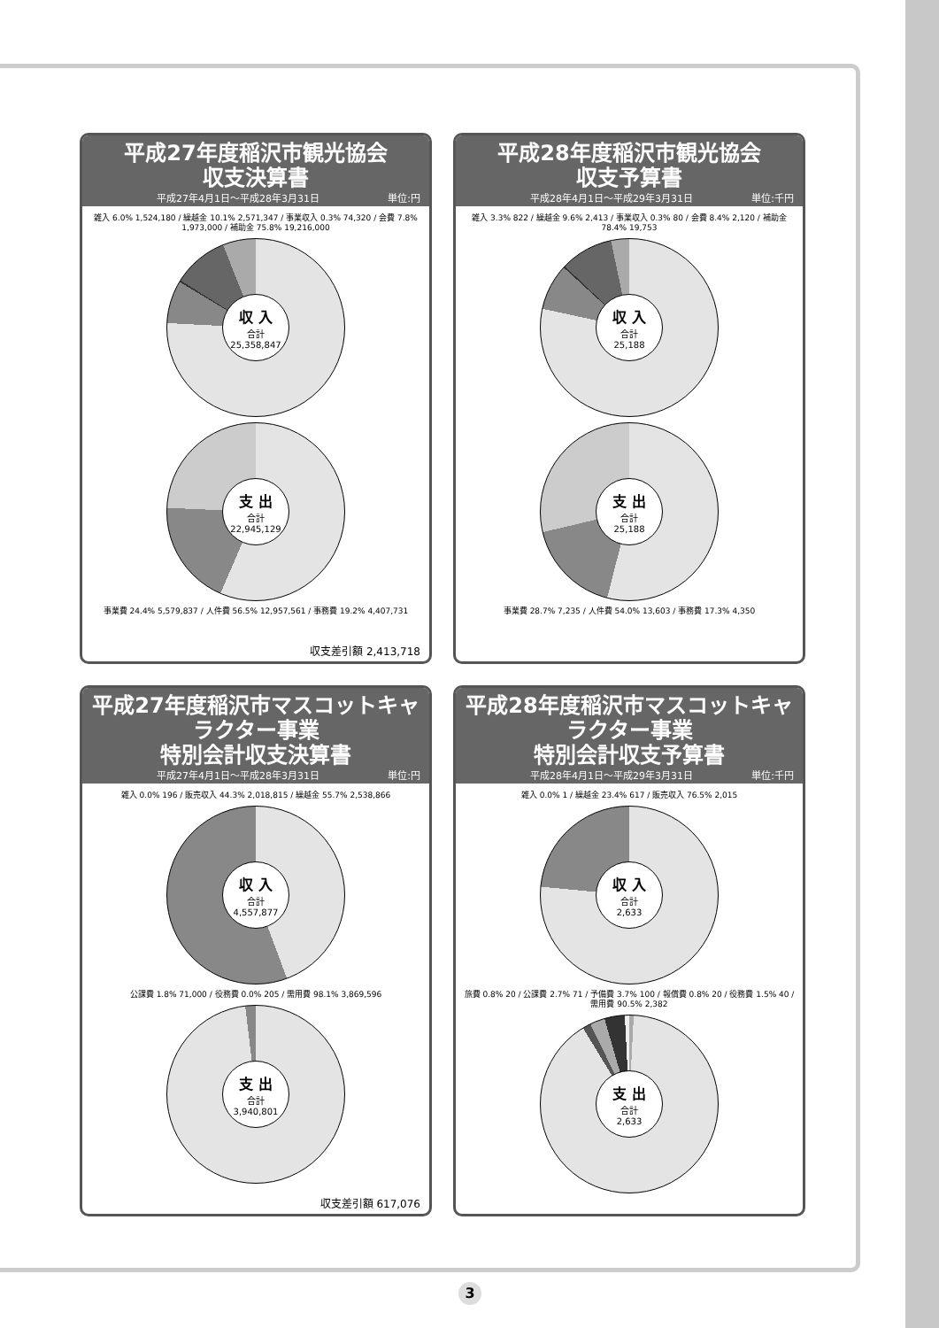平成27年度稲沢市観光協会
収支決算書
平成27年4月1日～平成28年3月31日 単位:円
雑入 6.0% 1,524,180 / 繰越金 10.1% 2,571,347 / 事業収入 0.3% 74,320 / 会費 7.8% 1,973,000 / 補助金 75.8% 19,216,000
収 入
合計
25,358,847
支 出
合計
22,945,129
事業費 24.4% 5,579,837 / 人件費 56.5% 12,957,561 / 事務費 19.2% 4,407,731
収支差引額 2,413,718
平成28年度稲沢市観光協会
収支予算書
平成28年4月1日～平成29年3月31日 単位:千円
雑入 3.3% 822 / 繰越金 9.6% 2,413 / 事業収入 0.3% 80 / 会費 8.4% 2,120 / 補助金 78.4% 19,753
収 入
合計
25,188
支 出
合計
25,188
事業費 28.7% 7,235 / 人件費 54.0% 13,603 / 事務費 17.3% 4,350
平成27年度稲沢市マスコットキャラクター事業
特別会計収支決算書
平成27年4月1日～平成28年3月31日 単位:円
雑入 0.0% 196 / 販売収入 44.3% 2,018,815 / 繰越金 55.7% 2,538,866
収 入
合計
4,557,877
公課費 1.8% 71,000 / 役務費 0.0% 205 / 需用費 98.1% 3,869,596
支 出
合計
3,940,801
収支差引額 617,076
平成28年度稲沢市マスコットキャラクター事業
特別会計収支予算書
平成28年4月1日～平成29年3月31日 単位:千円
雑入 0.0% 1 / 繰越金 23.4% 617 / 販売収入 76.5% 2,015
収 入
合計
2,633
旅費 0.8% 20 / 公課費 2.7% 71 / 予備費 3.7% 100 / 報償費 0.8% 20 / 役務費 1.5% 40 / 需用費 90.5% 2,382
支 出
合計
2,633
3